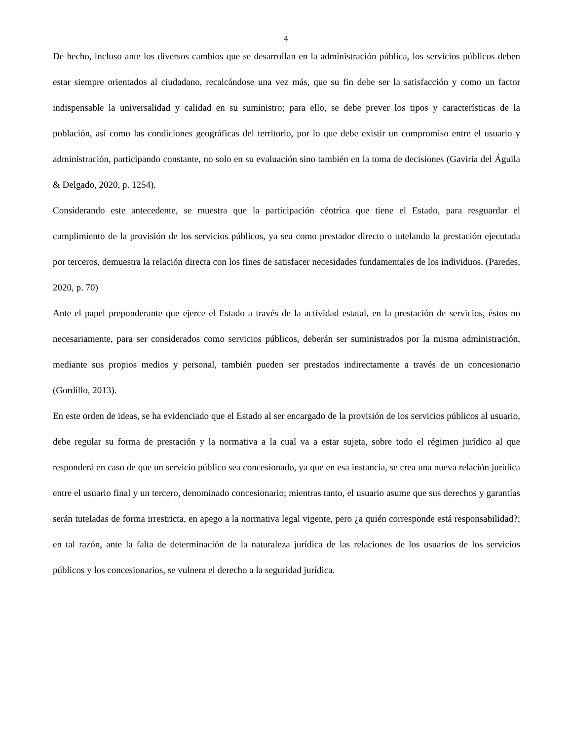4
De hecho, incluso ante los diversos cambios que se desarrollan en la administración pública, los servicios públicos deben estar siempre orientados al ciudadano, recalcándose una vez más, que su fin debe ser la satisfacción y como un factor indispensable la universalidad y calidad en su suministro; para ello, se debe prever los tipos y características de la población, así como las condiciones geográficas del territorio, por lo que debe existir un compromiso entre el usuario y administración, participando constante, no solo en su evaluación sino también en la toma de decisiones (Gaviria del Águila & Delgado, 2020, p. 1254).
Considerando este antecedente, se muestra que la participación céntrica que tiene el Estado, para resguardar el cumplimiento de la provisión de los servicios públicos, ya sea como prestador directo o tutelando la prestación ejecutada por terceros, demuestra la relación directa con los fines de satisfacer necesidades fundamentales de los individuos. (Paredes, 2020, p. 70)
Ante el papel preponderante que ejerce el Estado a través de la actividad estatal, en la prestación de servicios, éstos no necesariamente, para ser considerados como servicios públicos, deberán ser suministrados por la misma administración, mediante sus propios medios y personal, también pueden ser prestados indirectamente a través de un concesionario (Gordillo, 2013).
En este orden de ideas, se ha evidenciado que el Estado al ser encargado de la provisión de los servicios públicos al usuario, debe regular su forma de prestación y la normativa a la cual va a estar sujeta, sobre todo el régimen jurídico al que responderá en caso de que un servicio público sea concesionado, ya que en esa instancia, se crea una nueva relación jurídica entre el usuario final y un tercero, denominado concesionario; mientras tanto, el usuario asume que sus derechos y garantías serán tuteladas de forma irrestricta, en apego a la normativa legal vigente, pero ¿a quién corresponde está responsabilidad?; en tal razón, ante la falta de determinación de la naturaleza jurídica de las relaciones de los usuarios de los servicios públicos y los concesionarios, se vulnera el derecho a la seguridad jurídica.